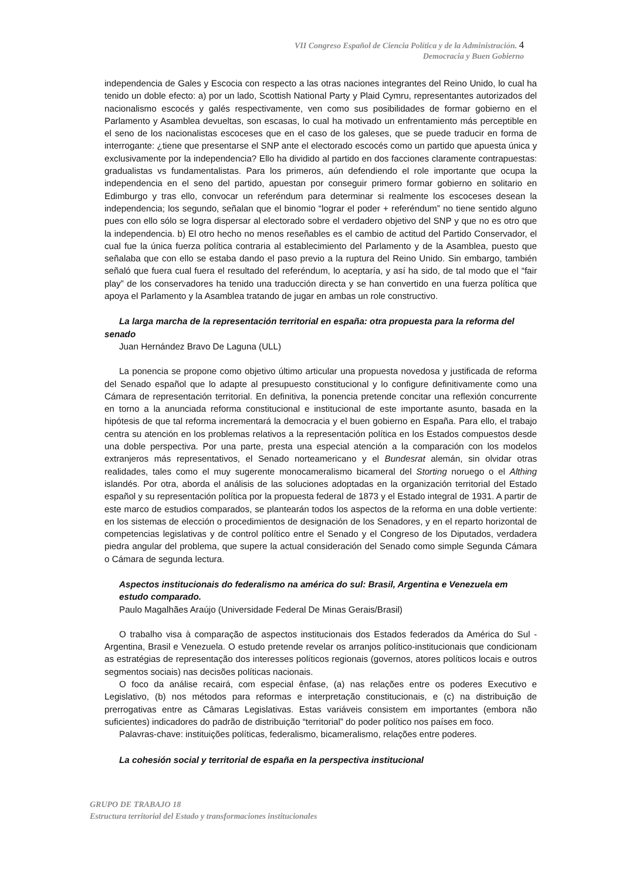VII Congreso Español de Ciencia Política y de la Administración. 4
Democracia y Buen Gobierno
independencia de Gales y Escocia con respecto a las otras naciones integrantes del Reino Unido, lo cual ha tenido un doble efecto: a) por un lado, Scottish National Party y Plaid Cymru, representantes autorizados del nacionalismo escocés y galés respectivamente, ven como sus posibilidades de formar gobierno en el Parlamento y Asamblea devueltas, son escasas, lo cual ha motivado un enfrentamiento más perceptible en el seno de los nacionalistas escoceses que en el caso de los galeses, que se puede traducir en forma de interrogante: ¿tiene que presentarse el SNP ante el electorado escocés como un partido que apuesta única y exclusivamente por la independencia? Ello ha dividido al partido en dos facciones claramente contrapuestas: gradualistas vs fundamentalistas. Para los primeros, aún defendiendo el role importante que ocupa la independencia en el seno del partido, apuestan por conseguir primero formar gobierno en solitario en Edimburgo y tras ello, convocar un referéndum para determinar si realmente los escoceses desean la independencia; los segundo, señalan que el binomio “lograr el poder + referéndum” no tiene sentido alguno pues con ello sólo se logra dispersar al electorado sobre el verdadero objetivo del SNP y que no es otro que la independencia. b) El otro hecho no menos reseñables es el cambio de actitud del Partido Conservador, el cual fue la única fuerza política contraria al establecimiento del Parlamento y de la Asamblea, puesto que señalaba que con ello se estaba dando el paso previo a la ruptura del Reino Unido. Sin embargo, también señaló que fuera cual fuera el resultado del referéndum, lo aceptaría, y así ha sido, de tal modo que el “fair play” de los conservadores ha tenido una traducción directa y se han convertido en una fuerza política que apoya el Parlamento y la Asamblea tratando de jugar en ambas un role constructivo.
La larga marcha de la representación territorial en españa: otra propuesta para la reforma del senado
Juan Hernández Bravo De Laguna (ULL)
La ponencia se propone como objetivo último articular una propuesta novedosa y justificada de reforma del Senado español que lo adapte al presupuesto constitucional y lo configure definitivamente como una Cámara de representación territorial. En definitiva, la ponencia pretende concitar una reflexión concurrente en torno a la anunciada reforma constitucional e institucional de este importante asunto, basada en la hipótesis de que tal reforma incrementará la democracia y el buen gobierno en España. Para ello, el trabajo centra su atención en los problemas relativos a la representación política en los Estados compuestos desde una doble perspectiva. Por una parte, presta una especial atención a la comparación con los modelos extranjeros más representativos, el Senado norteamericano y el Bundesrat alemán, sin olvidar otras realidades, tales como el muy sugerente monocameralismo bicameral del Storting noruego o el Althing islandés. Por otra, aborda el análisis de las soluciones adoptadas en la organización territorial del Estado español y su representación política por la propuesta federal de 1873 y el Estado integral de 1931. A partir de este marco de estudios comparados, se plantearán todos los aspectos de la reforma en una doble vertiente: en los sistemas de elección o procedimientos de designación de los Senadores, y en el reparto horizontal de competencias legislativas y de control político entre el Senado y el Congreso de los Diputados, verdadera piedra angular del problema, que supere la actual consideración del Senado como simple Segunda Cámara o Cámara de segunda lectura.
Aspectos institucionais do federalismo na américa do sul: Brasil, Argentina e Venezuela em estudo comparado.
Paulo Magalhães Araújo (Universidade Federal De Minas Gerais/Brasil)
O trabalho visa à comparação de aspectos institucionais dos Estados federados da América do Sul - Argentina, Brasil e Venezuela. O estudo pretende revelar os arranjos político-institucionais que condicionam as estratégias de representação dos interesses políticos regionais (governos, atores políticos locais e outros segmentos sociais) nas decisões políticas nacionais.
O foco da análise recairá, com especial ênfase, (a) nas relações entre os poderes Executivo e Legislativo, (b) nos métodos para reformas e interpretação constitucionais, e (c) na distribuição de prerrogativas entre as Câmaras Legislativas. Estas variáveis consistem em importantes (embora não suficientes) indicadores do padrão de distribuição “territorial” do poder político nos países em foco.
Palavras-chave: instituições políticas, federalismo, bicameralismo, relações entre poderes.
La cohesión social y territorial de españa en la perspectiva institucional
GRUPO DE TRABAJO 18
Estructura territorial del Estado y transformaciones institucionales